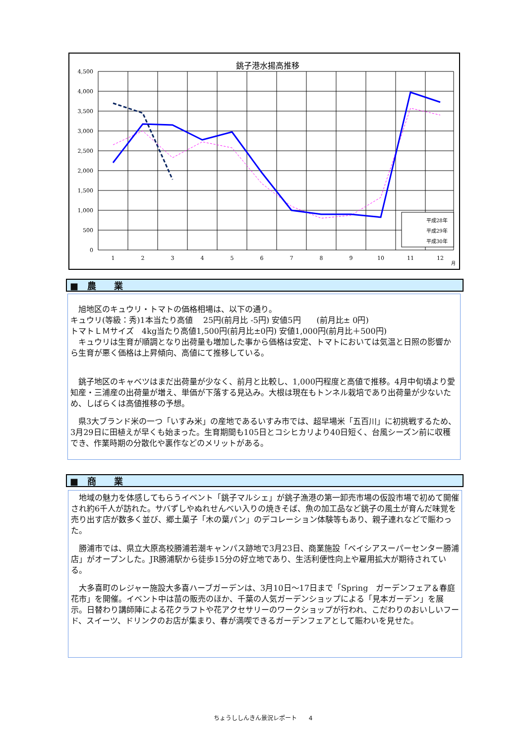銚子港水揚高推移
4,500
4,000
3,500
3,000
2,500
2,000
1,500
1,000
500
0
1
2
3
4
5
6
7
8
9
10
11
12
月
平成28年
平成29年
平成30年
■　農　　業
　旭地区のキュウリ・トマトの価格相場は、以下の通り。
キュウリ(等級：秀)1本当たり高値　 25円(前月比 -5円) 安値5円　　(前月比± 0円)
トマトＬＭサイズ　4kg当たり高値1,500円(前月比±0円) 安値1,000円(前月比＋500円)
　キュウリは生育が順調となり出荷量も増加した事から価格は安定、トマトにおいては気温と日照の影響から生育が悪く価格は上昇傾向、高値にて推移している。
　銚子地区のキャベツはまだ出荷量が少なく、前月と比較し、1,000円程度と高値で推移。4月中旬頃より愛知産・三浦産の出荷量が増え、単価が下落する見込み。大根は現在もトンネル栽培であり出荷量が少ないため、しばらくは高値推移の予想。
　県3大ブランド米の一つ「いすみ米」の産地であるいすみ市では、超早場米「五百川」に初挑戦するため、3月29日に田植えが早くも始まった。生育期間も105日とコシヒカリより40日短く、台風シーズン前に収穫でき、作業時期の分散化や裏作などのメリットがある。
■　商　　業
　地域の魅力を体感してもらうイベント「銚子マルシェ」が銚子漁港の第一卸売市場の仮設市場で初めて開催され約6千人が訪れた。サバずしやぬれせんべい入りの焼きそば、魚の加工品など銚子の風土が育んだ味覚を売り出す店が数多く並び、郷土菓子「木の葉パン」のデコレーション体験等もあり、親子連れなどで賑わった。
　勝浦市では、県立大原高校勝浦若潮キャンパス跡地で3月23日、商業施設「ベイシアスーパーセンター勝浦店」がオープンした。JR勝浦駅から徒歩15分の好立地であり、生活利便性向上や雇用拡大が期待されている。
　大多喜町のレジャー施設大多喜ハーブガーデンは、3月10日～17日まで「Spring　ガーデンフェア＆春庭花市」を開催。イベント中は苗の販売のほか、千葉の人気ガーデンショップによる「見本ガーデン」を展示。日替わり講師陣による花クラフトや花アクセサリーのワークショップが行われ、こだわりのおいしいフード、スイーツ、ドリンクのお店が集まり、春が満喫できるガーデンフェアとして賑わいを見せた。
ちょうししんきん景況レポート　　4